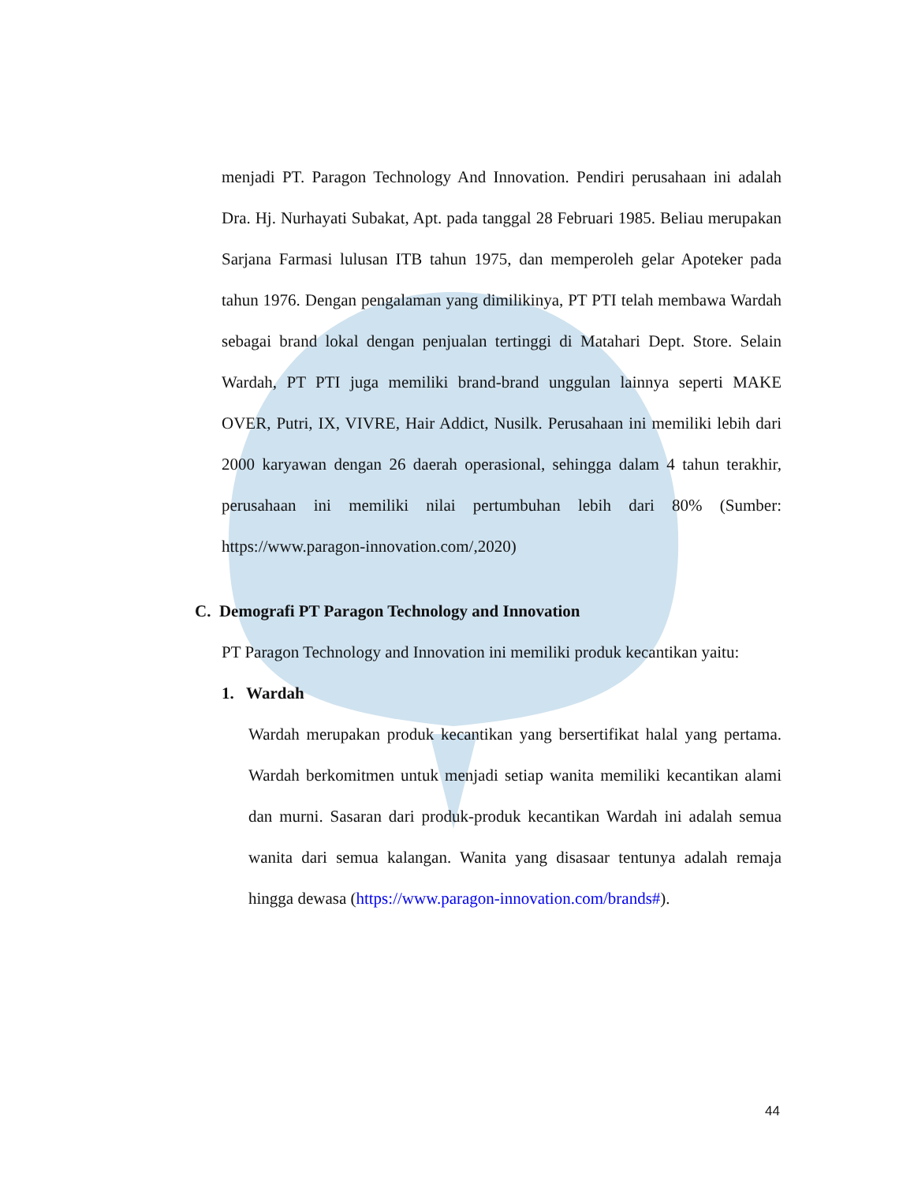menjadi PT. Paragon Technology And Innovation. Pendiri perusahaan ini adalah Dra. Hj. Nurhayati Subakat, Apt. pada tanggal 28 Februari 1985. Beliau merupakan Sarjana Farmasi lulusan ITB tahun 1975, dan memperoleh gelar Apoteker pada tahun 1976. Dengan pengalaman yang dimilikinya, PT PTI telah membawa Wardah sebagai brand lokal dengan penjualan tertinggi di Matahari Dept. Store. Selain Wardah, PT PTI juga memiliki brand-brand unggulan lainnya seperti MAKE OVER, Putri, IX, VIVRE, Hair Addict, Nusilk. Perusahaan ini memiliki lebih dari 2000 karyawan dengan 26 daerah operasional, sehingga dalam 4 tahun terakhir, perusahaan ini memiliki nilai pertumbuhan lebih dari 80% (Sumber: https://www.paragon-innovation.com/,2020)
C. Demografi PT Paragon Technology and Innovation
PT Paragon Technology and Innovation ini memiliki produk kecantikan yaitu:
1. Wardah
Wardah merupakan produk kecantikan yang bersertifikat halal yang pertama. Wardah berkomitmen untuk menjadi setiap wanita memiliki kecantikan alami dan murni. Sasaran dari produk-produk kecantikan Wardah ini adalah semua wanita dari semua kalangan. Wanita yang disasaar tentunya adalah remaja hingga dewasa (https://www.paragon-innovation.com/brands#).
44